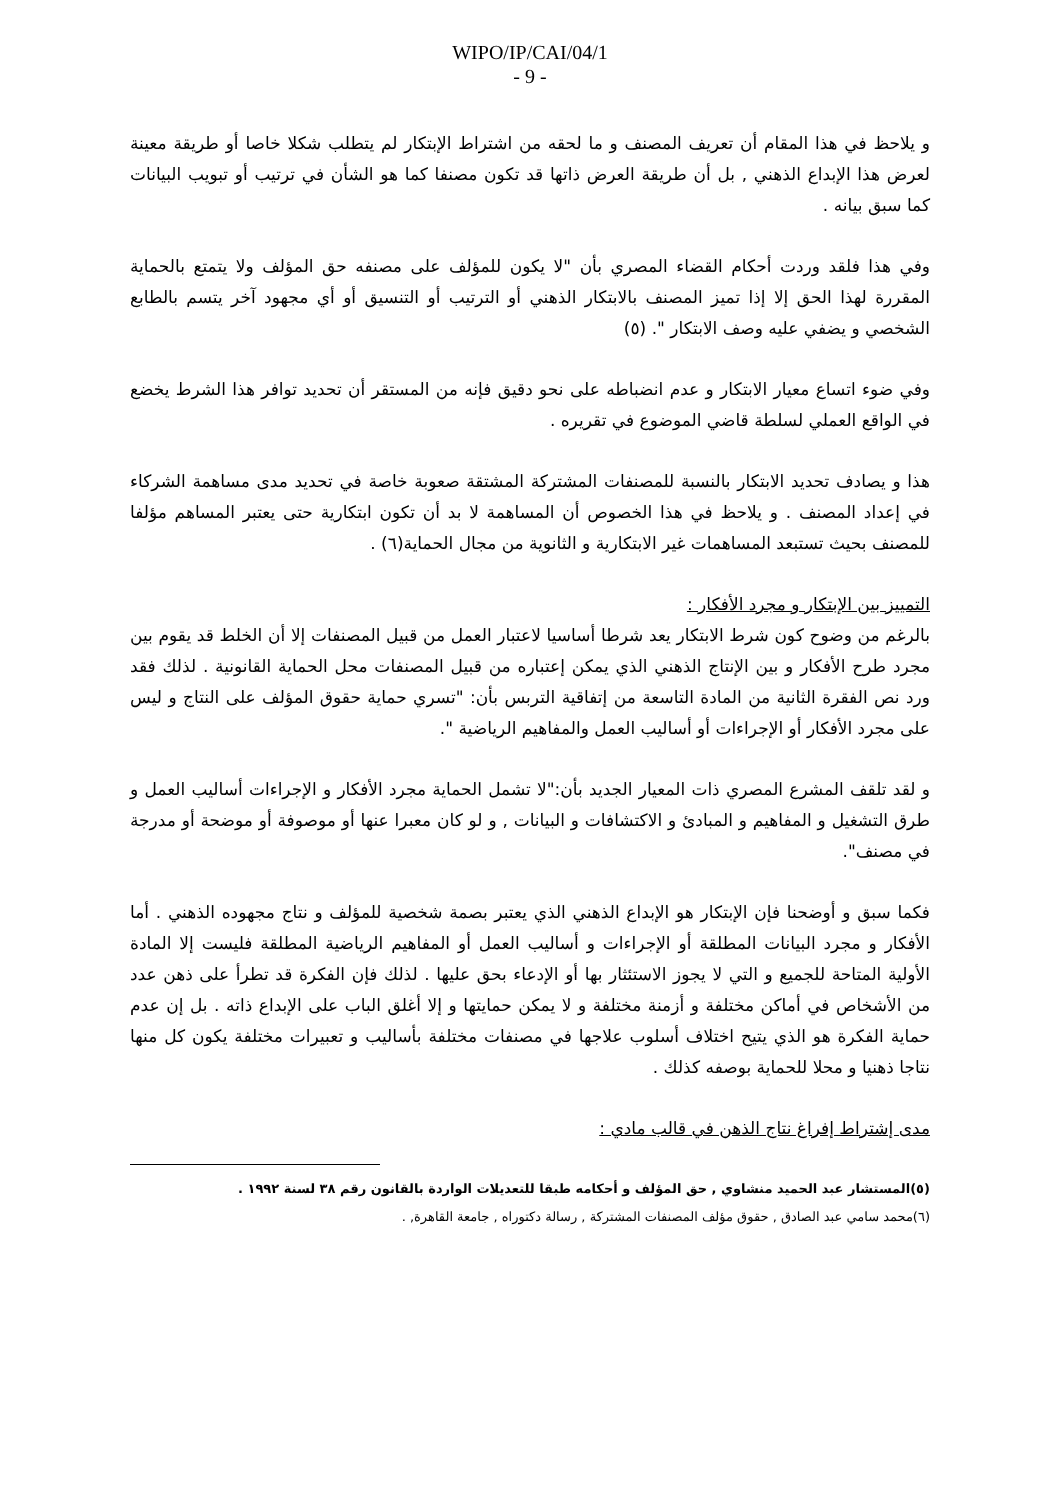WIPO/IP/CAI/04/1
- 9 -
و يلاحظ في هذا المقام أن تعريف المصنف و ما لحقه من اشتراط الإبتكار لم يتطلب شكلا خاصا أو طريقة معينة لعرض هذا الإبداع الذهني , بل أن طريقة العرض ذاتها قد تكون مصنفا كما هو الشأن في ترتيب أو تبويب البيانات كما سبق بيانه .
وفي هذا فلقد وردت أحكام القضاء المصري بأن "لا يكون للمؤلف على مصنفه حق المؤلف ولا يتمتع بالحماية المقررة لهذا الحق إلا إذا تميز المصنف بالابتكار الذهني أو الترتيب أو التنسيق أو أي مجهود آخر يتسم بالطابع الشخصي و يضفي عليه وصف الابتكار ". (٥)
وفي ضوء اتساع معيار الابتكار و عدم انضباطه على نحو دقيق فإنه من المستقر أن تحديد توافر هذا الشرط يخضع في الواقع العملي لسلطة قاضي الموضوع في تقريره .
هذا و يصادف تحديد الابتكار بالنسبة للمصنفات المشتركة المشتقة صعوبة خاصة في تحديد مدى مساهمة الشركاء في إعداد المصنف . و يلاحظ في هذا الخصوص أن المساهمة لا بد أن تكون ابتكارية حتى يعتبر المساهم مؤلفا للمصنف بحيث تستبعد المساهمات غير الابتكارية و الثانوية من مجال الحماية(٦) .
التمييز بين الإبتكار و مجرد الأفكار :
بالرغم من وضوح كون شرط الابتكار يعد شرطا أساسيا لاعتبار العمل من قبيل المصنفات إلا أن الخلط قد يقوم بين مجرد طرح الأفكار و بين الإنتاج الذهني الذي يمكن إعتباره من قبيل المصنفات محل الحماية القانونية . لذلك فقد ورد نص الفقرة الثانية من المادة التاسعة من إتفاقية التربس بأن: "تسري حماية حقوق المؤلف على النتاج و ليس على مجرد الأفكار أو الإجراءات أو أساليب العمل والمفاهيم الرياضية ".
و لقد تلقف المشرع المصري ذات المعيار الجديد بأن:"لا تشمل الحماية مجرد الأفكار و الإجراءات أساليب العمل و طرق التشغيل و المفاهيم و المبادئ و الاكتشافات و البيانات , و لو كان معبرا عنها أو موصوفة أو موضحة أو مدرجة في مصنف".
فكما سبق و أوضحنا فإن الإبتكار هو الإبداع الذهني الذي يعتبر بصمة شخصية للمؤلف و نتاج مجهوده الذهني . أما الأفكار و مجرد البيانات المطلقة أو الإجراءات و أساليب العمل أو المفاهيم الرياضية المطلقة فليست إلا المادة الأولية المتاحة للجميع و التي لا يجوز الاستئثار بها أو الإدعاء بحق عليها . لذلك فإن الفكرة قد تطرأ على ذهن عدد من الأشخاص في أماكن مختلفة و أزمنة مختلفة و لا يمكن حمايتها و إلا أغلق الباب على الإبداع ذاته . بل إن عدم حماية الفكرة هو الذي يتيح اختلاف أسلوب علاجها في مصنفات مختلفة بأساليب و تعبيرات مختلفة يكون كل منها نتاجا ذهنيا و محلا للحماية بوصفه كذلك .
مدى إشتراط إفراغ نتاج الذهن في قالب مادي :
(٥)المستشار عبد الحميد منشاوي , حق المؤلف و أحكامه طبقا للتعديلات الواردة بالقانون رقم ٣٨ لسنة ١٩٩٢ .
(٦)محمد سامي عبد الصادق , حقوق مؤلف المصنفات المشتركة , رسالة دكتوراه , جامعة القاهرة, .